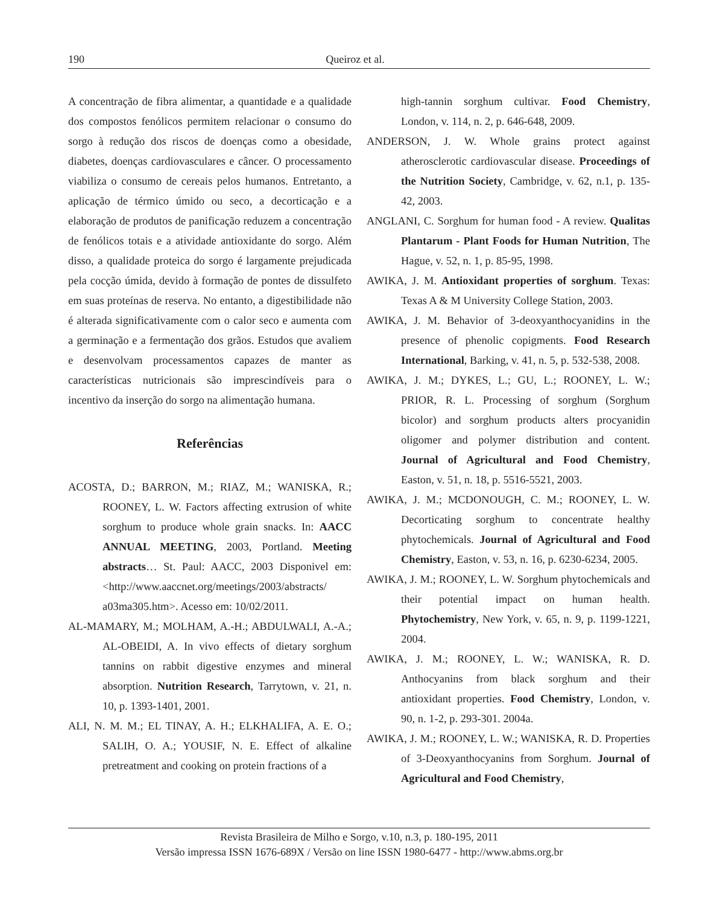190 Queiroz et al.
A concentração de fibra alimentar, a quantidade e a qualidade dos compostos fenólicos permitem relacionar o consumo do sorgo à redução dos riscos de doenças como a obesidade, diabetes, doenças cardiovasculares e câncer. O processamento viabiliza o consumo de cereais pelos humanos. Entretanto, a aplicação de térmico úmido ou seco, a decorticação e a elaboração de produtos de panificação reduzem a concentração de fenólicos totais e a atividade antioxidante do sorgo. Além disso, a qualidade proteica do sorgo é largamente prejudicada pela cocção úmida, devido à formação de pontes de dissulfeto em suas proteínas de reserva. No entanto, a digestibilidade não é alterada significativamente com o calor seco e aumenta com a germinação e a fermentação dos grãos. Estudos que avaliem e desenvolvam processamentos capazes de manter as características nutricionais são imprescindíveis para o incentivo da inserção do sorgo na alimentação humana.
Referências
ACOSTA, D.; BARRON, M.; RIAZ, M.; WANISKA, R.; ROONEY, L. W. Factors affecting extrusion of white sorghum to produce whole grain snacks. In: AACC ANNUAL MEETING, 2003, Portland. Meeting abstracts… St. Paul: AACC, 2003 Disponivel em: <http://www.aaccnet.org/meetings/2003/abstracts/ a03ma305.htm>. Acesso em: 10/02/2011.
AL-MAMARY, M.; MOLHAM, A.-H.; ABDULWALI, A.-A.; AL-OBEIDI, A. In vivo effects of dietary sorghum tannins on rabbit digestive enzymes and mineral absorption. Nutrition Research, Tarrytown, v. 21, n. 10, p. 1393-1401, 2001.
ALI, N. M. M.; EL TINAY, A. H.; ELKHALIFA, A. E. O.; SALIH, O. A.; YOUSIF, N. E. Effect of alkaline pretreatment and cooking on protein fractions of a
high-tannin sorghum cultivar. Food Chemistry, London, v. 114, n. 2, p. 646-648, 2009.
ANDERSON, J. W. Whole grains protect against atherosclerotic cardiovascular disease. Proceedings of the Nutrition Society, Cambridge, v. 62, n.1, p. 135-42, 2003.
ANGLANI, C. Sorghum for human food - A review. Qualitas Plantarum - Plant Foods for Human Nutrition, The Hague, v. 52, n. 1, p. 85-95, 1998.
AWIKA, J. M. Antioxidant properties of sorghum. Texas: Texas A & M University College Station, 2003.
AWIKA, J. M. Behavior of 3-deoxyanthocyanidins in the presence of phenolic copigments. Food Research International, Barking, v. 41, n. 5, p. 532-538, 2008.
AWIKA, J. M.; DYKES, L.; GU, L.; ROONEY, L. W.; PRIOR, R. L. Processing of sorghum (Sorghum bicolor) and sorghum products alters procyanidin oligomer and polymer distribution and content. Journal of Agricultural and Food Chemistry, Easton, v. 51, n. 18, p. 5516-5521, 2003.
AWIKA, J. M.; MCDONOUGH, C. M.; ROONEY, L. W. Decorticating sorghum to concentrate healthy phytochemicals. Journal of Agricultural and Food Chemistry, Easton, v. 53, n. 16, p. 6230-6234, 2005.
AWIKA, J. M.; ROONEY, L. W. Sorghum phytochemicals and their potential impact on human health. Phytochemistry, New York, v. 65, n. 9, p. 1199-1221, 2004.
AWIKA, J. M.; ROONEY, L. W.; WANISKA, R. D. Anthocyanins from black sorghum and their antioxidant properties. Food Chemistry, London, v. 90, n. 1-2, p. 293-301. 2004a.
AWIKA, J. M.; ROONEY, L. W.; WANISKA, R. D. Properties of 3-Deoxyanthocyanins from Sorghum. Journal of Agricultural and Food Chemistry,
Revista Brasileira de Milho e Sorgo, v.10, n.3, p. 180-195, 2011
Versão impressa ISSN 1676-689X / Versão on line ISSN 1980-6477 - http://www.abms.org.br